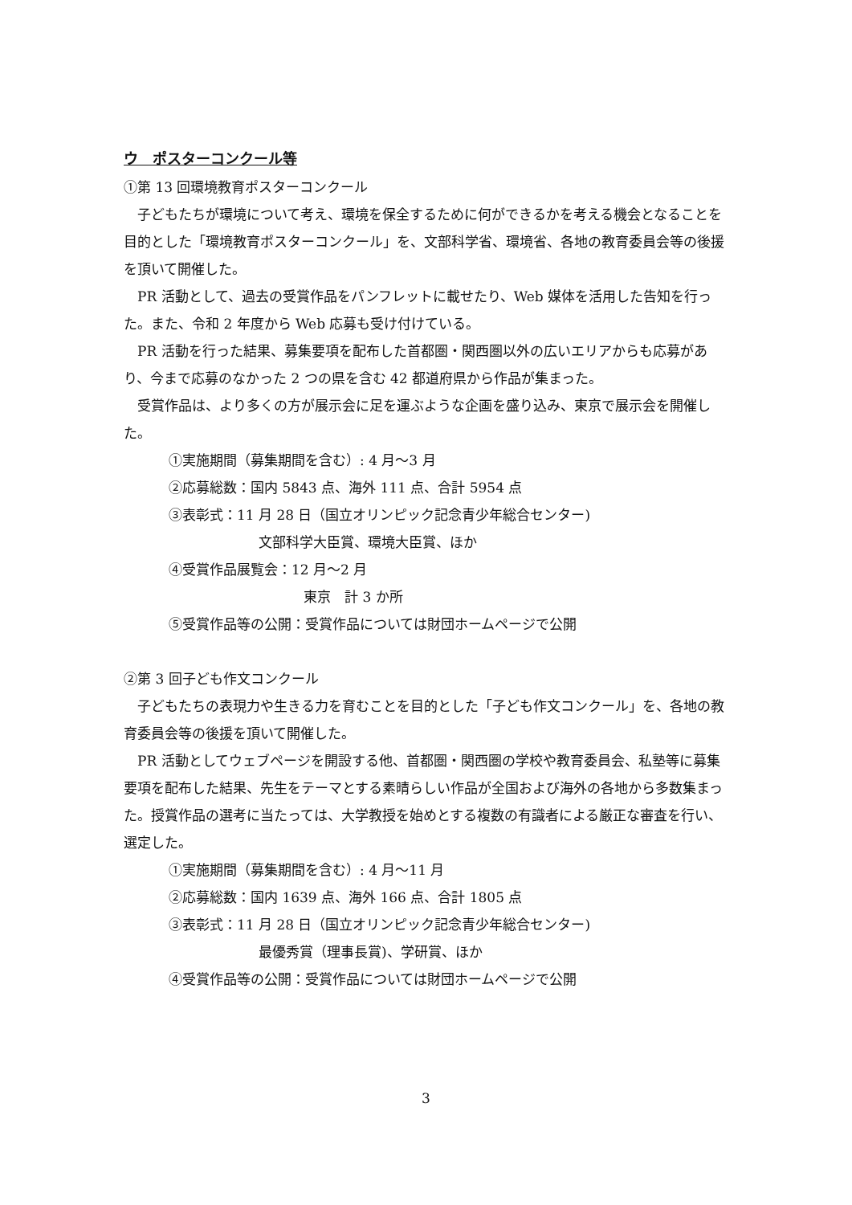ウ　ポスターコンクール等
①第 13 回環境教育ポスターコンクール
子どもたちが環境について考え、環境を保全するために何ができるかを考える機会となることを目的とした「環境教育ポスターコンクール」を、文部科学省、環境省、各地の教育委員会等の後援を頂いて開催した。
PR 活動として、過去の受賞作品をパンフレットに載せたり、Web 媒体を活用した告知を行った。また、令和 2 年度から Web 応募も受け付けている。
PR 活動を行った結果、募集要項を配布した首都圏・関西圏以外の広いエリアからも応募があり、今まで応募のなかった 2 つの県を含む 42 都道府県から作品が集まった。
受賞作品は、より多くの方が展示会に足を運ぶような企画を盛り込み、東京で展示会を開催した。
①実施期間（募集期間を含む）: 4 月～3 月
②応募総数：国内 5843 点、海外 111 点、合計 5954 点
③表彰式：11 月 28 日（国立オリンピック記念青少年総合センター)
文部科学大臣賞、環境大臣賞、ほか
④受賞作品展覧会：12 月～2 月
東京　計 3 か所
⑤受賞作品等の公開：受賞作品については財団ホームページで公開
②第 3 回子ども作文コンクール
子どもたちの表現力や生きる力を育むことを目的とした「子ども作文コンクール」を、各地の教育委員会等の後援を頂いて開催した。
PR 活動としてウェブページを開設する他、首都圏・関西圏の学校や教育委員会、私塾等に募集要項を配布した結果、先生をテーマとする素晴らしい作品が全国および海外の各地から多数集まった。授賞作品の選考に当たっては、大学教授を始めとする複数の有識者による厳正な審査を行い、選定した。
①実施期間（募集期間を含む）: 4 月～11 月
②応募総数：国内 1639 点、海外 166 点、合計 1805 点
③表彰式：11 月 28 日（国立オリンピック記念青少年総合センター)
最優秀賞（理事長賞)、学研賞、ほか
④受賞作品等の公開：受賞作品については財団ホームページで公開
3